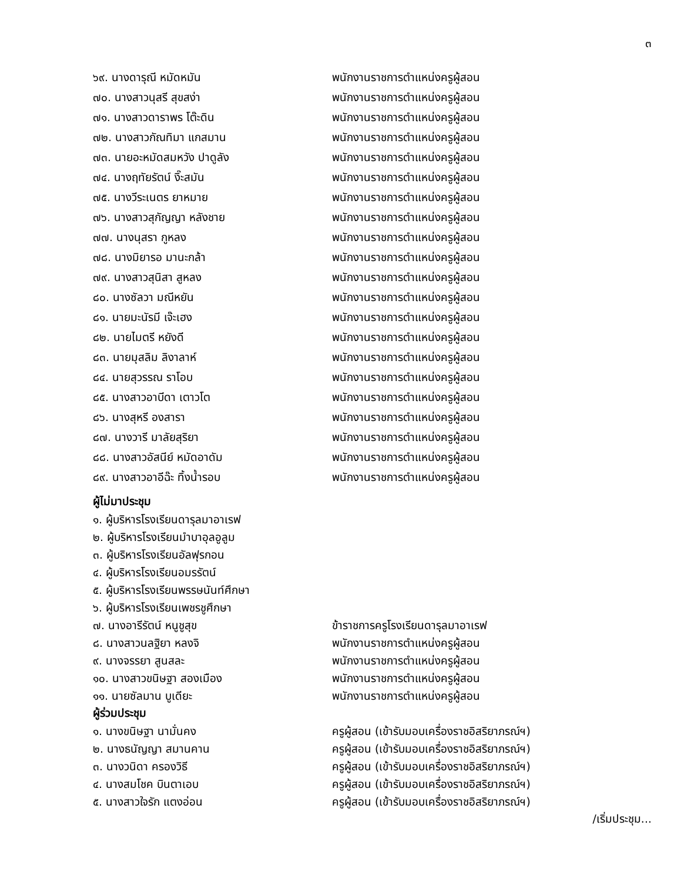๓
๖๙. นางดารุณี หมัดหมัน พนักงานราชการตำแหน่งครูผู้สอน
๗๐. นางสาวนุสรี สุขสง่า พนักงานราชการตำแหน่งครูผู้สอน
๗๑. นางสาวดาราพร โต๊ะดิน พนักงานราชการตำแหน่งครูผู้สอน
๗๒. นางสาวกัณทิมา แกสมาน พนักงานราชการตำแหน่งครูผู้สอน
๗๓. นายอะหมัดสมหวัง ปาดูลัง พนักงานราชการตำแหน่งครูผู้สอน
๗๔. นางฤทัยรัตน์ งิ๊ะสมัน พนักงานราชการตำแหน่งครูผู้สอน
๗๕. นางวีระเนตร ยาหมาย พนักงานราชการตำแหน่งครูผู้สอน
๗๖. นางสาวสุกัญญา หลังชาย พนักงานราชการตำแหน่งครูผู้สอน
๗๗. นางนุสรา กูหลง พนักงานราชการตำแหน่งครูผู้สอน
๗๘. นางมิยารอ มานะกล้า พนักงานราชการตำแหน่งครูผู้สอน
๗๙. นางสาวสุนิสา สูหลง พนักงานราชการตำแหน่งครูผู้สอน
๘๐. นางซัลวา มณีหยัน พนักงานราชการตำแหน่งครูผู้สอน
๘๑. นายมะนัรมี เจ๊ะเฮง พนักงานราชการตำแหน่งครูผู้สอน
๘๒. นายไมตรี หยังดี พนักงานราชการตำแหน่งครูผู้สอน
๘๓. นายมุสลิม ลิงาลาห์ พนักงานราชการตำแหน่งครูผู้สอน
๘๔. นายสุวรรณ ราโอบ พนักงานราชการตำแหน่งครูผู้สอน
๘๕. นางสาวอาบีดา เตาวโต พนักงานราชการตำแหน่งครูผู้สอน
๘๖. นางสุหรี องสารา พนักงานราชการตำแหน่งครูผู้สอน
๘๗. นางวารี มาลัยสุริยา พนักงานราชการตำแหน่งครูผู้สอน
๘๘. นางสาวอัสนีย์ หมัดอาดัม พนักงานราชการตำแหน่งครูผู้สอน
๘๙. นางสาวอาอีฉ๊ะ ทิ้งน้ำรอบ พนักงานราชการตำแหน่งครูผู้สอน
ผู้ไม่มาประชุม
๑. ผู้บริหารโรงเรียนดารุลมาอาเรฟ
๒. ผู้บริหารโรงเรียนมำบาอุลอูลูม
๓. ผู้บริหารโรงเรียนอัลฟุรกอน
๔. ผู้บริหารโรงเรียนอมรรัตน์
๕. ผู้บริหารโรงเรียนพรรษนันท์ศึกษา
๖. ผู้บริหารโรงเรียนเพชรชูศึกษา
๗. นางอารีรัตน์ หนูชูสุข ข้าราชการครูโรงเรียนดารุลมาอาเรฟ
๘. นางสาวนลฐิยา หลงจิ พนักงานราชการตำแหน่งครูผู้สอน
๙. นางจรรยา สูนสละ พนักงานราชการตำแหน่งครูผู้สอน
๑๐. นางสาวขนิษฐา สองเมือง พนักงานราชการตำแหน่งครูผู้สอน
๑๑. นายซัลมาน บูเดียะ พนักงานราชการตำแหน่งครูผู้สอน
ผู้ร่วมประชุม
๑. นางขนิษฐา นามั่นคง ครูผู้สอน (เข้ารับมอบเครื่องราชอิสริยาภรณ์ฯ)
๒. นางธนัญญา สมานคาน ครูผู้สอน (เข้ารับมอบเครื่องราชอิสริยาภรณ์ฯ)
๓. นางวนิดา ครองวิธี ครูผู้สอน (เข้ารับมอบเครื่องราชอิสริยาภรณ์ฯ)
๔. นางสมโชค บินตาเอบ ครูผู้สอน (เข้ารับมอบเครื่องราชอิสริยาภรณ์ฯ)
๕. นางสาวใจรัก แตงอ่อน ครูผู้สอน (เข้ารับมอบเครื่องราชอิสริยาภรณ์ฯ)
/เริ่มประชุม...